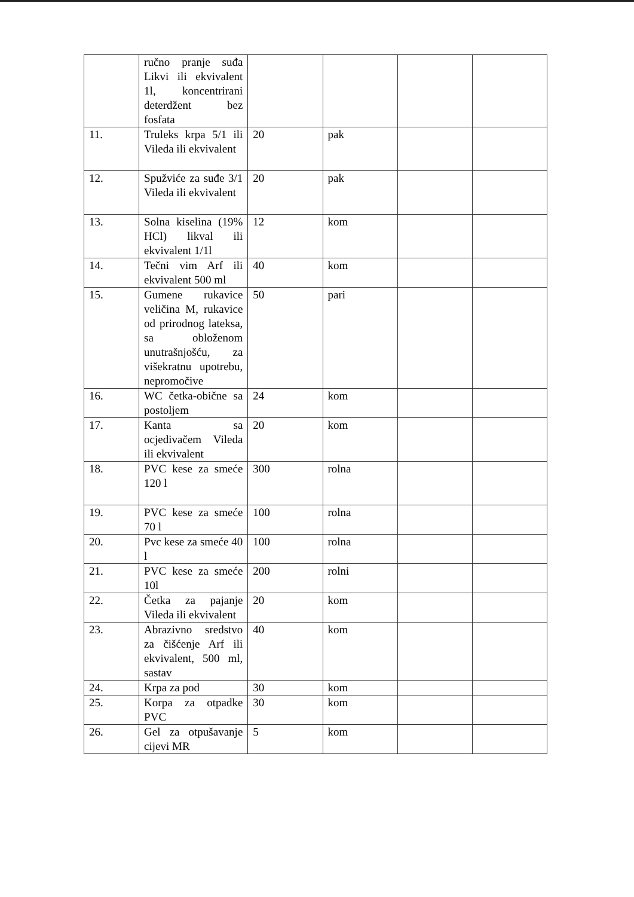| | ručno pranje suđa Likvi ili ekvivalent 1l, koncentrirani deterdžent bez fosfata | | | | |
| 11. | Truleks krpa 5/1 ili Vileda ili ekvivalent | 20 | pak | | |
| 12. | Spužviće za suđe 3/1 Vileda ili ekvivalent | 20 | pak | | |
| 13. | Solna kiselina (19% HCl) likval ili ekvivalent 1/1l | 12 | kom | | |
| 14. | Tečni vim Arf ili ekvivalent 500 ml | 40 | kom | | |
| 15. | Gumene rukavice veličina M, rukavice od prirodnog lateksa, sa obloženom unutrašnjošću, za višekratnu upotrebu, nepromočive | 50 | pari | | |
| 16. | WC četka-obične sa postoljem | 24 | kom | | |
| 17. | Kanta sa ocjedivačem Vileda ili ekvivalent | 20 | kom | | |
| 18. | PVC kese za smeće 120 l | 300 | rolna | | |
| 19. | PVC kese za smeće 70 l | 100 | rolna | | |
| 20. | Pvc kese za smeće 40 l | 100 | rolna | | |
| 21. | PVC kese za smeće 10l | 200 | rolni | | |
| 22. | Četka za pajanje Vileda ili ekvivalent | 20 | kom | | |
| 23. | Abrazivno sredstvo za čišćenje Arf ili ekvivalent, 500 ml, sastav | 40 | kom | | |
| 24. | Krpa za pod | 30 | kom | | |
| 25. | Korpa za otpadke PVC | 30 | kom | | |
| 26. | Gel za otpušavanje cijevi MR | 5 | kom | | |